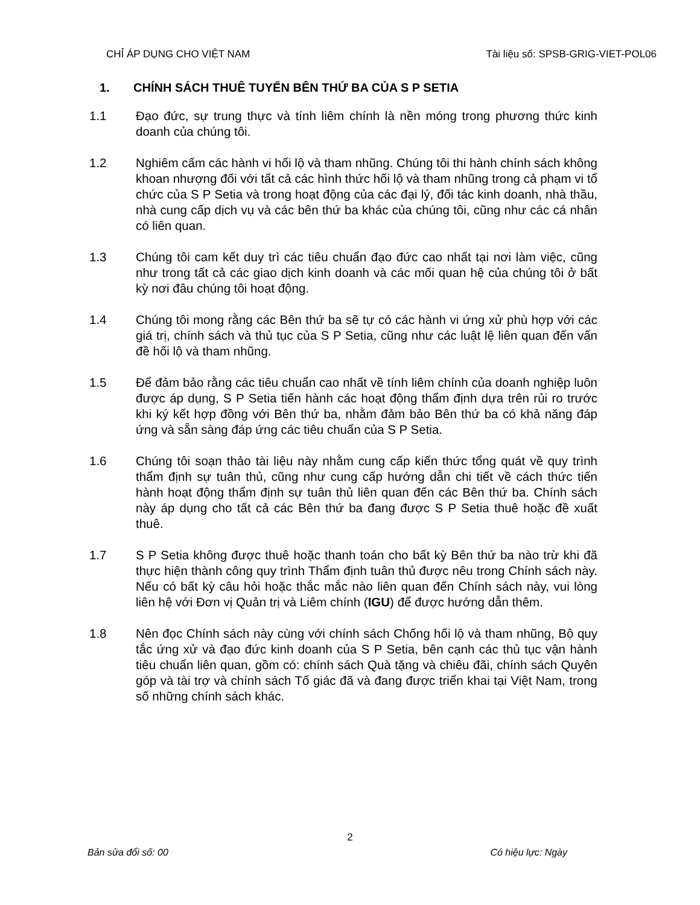CHỈ ÁP DỤNG CHO VIỆT NAM Tài liệu số: SPSB-GRIG-VIET-POL06
1. CHÍNH SÁCH THUÊ TUYỂN BÊN THỨ BA CỦA S P SETIA
1.1 Đạo đức, sự trung thực và tính liêm chính là nền móng trong phương thức kinh doanh của chúng tôi.
1.2 Nghiêm cấm các hành vi hối lộ và tham nhũng. Chúng tôi thi hành chính sách không khoan nhượng đối với tất cả các hình thức hối lộ và tham nhũng trong cả phạm vi tổ chức của S P Setia và trong hoạt động của các đại lý, đối tác kinh doanh, nhà thầu, nhà cung cấp dịch vụ và các bên thứ ba khác của chúng tôi, cũng như các cá nhân có liên quan.
1.3 Chúng tôi cam kết duy trì các tiêu chuẩn đạo đức cao nhất tại nơi làm việc, cũng như trong tất cả các giao dịch kinh doanh và các mối quan hệ của chúng tôi ở bất kỳ nơi đâu chúng tôi hoạt động.
1.4 Chúng tôi mong rằng các Bên thứ ba sẽ tự có các hành vi ứng xử phù hợp với các giá trị, chính sách và thủ tục của S P Setia, cũng như các luật lệ liên quan đến vấn đề hối lộ và tham nhũng.
1.5 Để đảm bảo rằng các tiêu chuẩn cao nhất về tính liêm chính của doanh nghiệp luôn được áp dụng, S P Setia tiến hành các hoạt động thẩm định dựa trên rủi ro trước khi ký kết hợp đồng với Bên thứ ba, nhằm đảm bảo Bên thứ ba có khả năng đáp ứng và sẵn sàng đáp ứng các tiêu chuẩn của S P Setia.
1.6 Chúng tôi soạn thảo tài liệu này nhằm cung cấp kiến thức tổng quát về quy trình thẩm định sự tuân thủ, cũng như cung cấp hướng dẫn chi tiết về cách thức tiến hành hoạt động thẩm định sự tuân thủ liên quan đến các Bên thứ ba. Chính sách này áp dụng cho tất cả các Bên thứ ba đang được S P Setia thuê hoặc đề xuất thuê.
1.7 S P Setia không được thuê hoặc thanh toán cho bất kỳ Bên thứ ba nào trừ khi đã thực hiện thành công quy trình Thẩm định tuân thủ được nêu trong Chính sách này. Nếu có bất kỳ câu hỏi hoặc thắc mắc nào liên quan đến Chính sách này, vui lòng liên hệ với Đơn vị Quản trị và Liêm chính (IGU) để được hướng dẫn thêm.
1.8 Nên đọc Chính sách này cùng với chính sách Chống hối lộ và tham nhũng, Bộ quy tắc ứng xử và đạo đức kinh doanh của S P Setia, bên cạnh các thủ tục vận hành tiêu chuẩn liên quan, gồm có: chính sách Quà tặng và chiêu đãi, chính sách Quyên góp và tài trợ và chính sách Tố giác đã và đang được triển khai tại Việt Nam, trong số những chính sách khác.
2
Bản sửa đổi số: 00 Có hiệu lực: Ngày